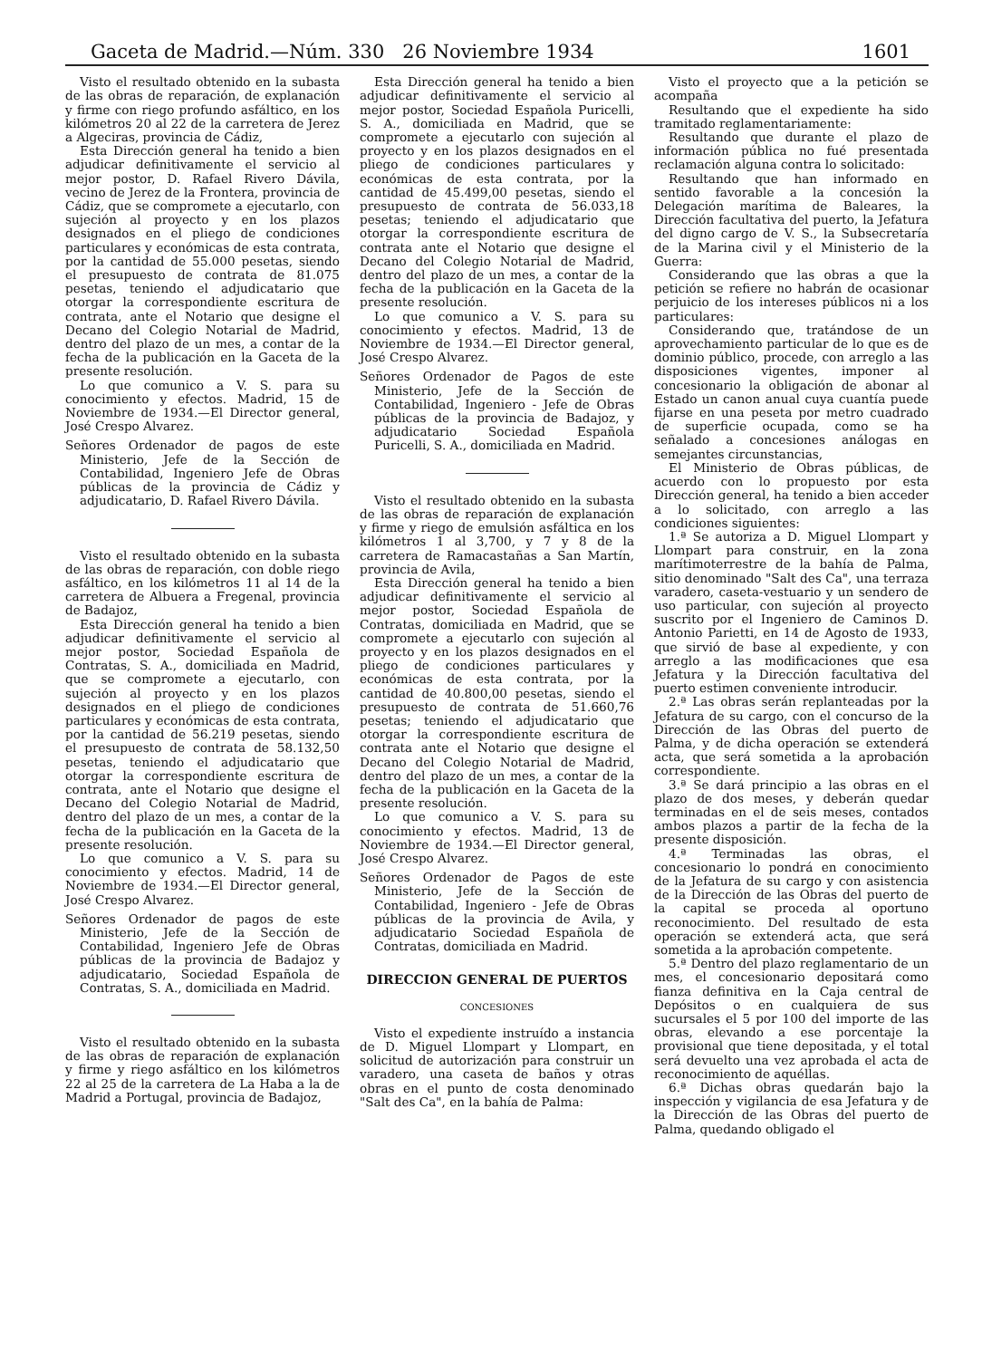Gaceta de Madrid.—Núm. 330 26 Noviembre 1934 1601
Visto el resultado obtenido en la subasta de las obras de reparación, de explanación y firme con riego profundo asfáltico, en los kilómetros 20 al 22 de la carretera de Jerez a Algeciras, provincia de Cádiz,
Esta Dirección general ha tenido a bien adjudicar definitivamente el servicio al mejor postor, D. Rafael Rivero Dávila, vecino de Jerez de la Frontera, provincia de Cádiz, que se compromete a ejecutarlo, con sujeción al proyecto y en los plazos designados en el pliego de condiciones particulares y económicas de esta contrata, por la cantidad de 55.000 pesetas, siendo el presupuesto de contrata de 81.075 pesetas, teniendo el adjudicatario que otorgar la correspondiente escritura de contrata, ante el Notario que designe el Decano del Colegio Notarial de Madrid, dentro del plazo de un mes, a contar de la fecha de la publicación en la Gaceta de la presente resolución.
Lo que comunico a V. S. para su conocimiento y efectos. Madrid, 15 de Noviembre de 1934.—El Director general, José Crespo Alvarez.
Señores Ordenador de pagos de este Ministerio, Jefe de la Sección de Contabilidad, Ingeniero Jefe de Obras públicas de la provincia de Cádiz y adjudicatario, D. Rafael Rivero Dávila.
Visto el resultado obtenido en la subasta de las obras de reparación, con doble riego asfáltico, en los kilómetros 11 al 14 de la carretera de Albuera a Fregenal, provincia de Badajoz,
Esta Dirección general ha tenido a bien adjudicar definitivamente el servicio al mejor postor, Sociedad Española de Contratas, S. A., domiciliada en Madrid, que se compromete a ejecutarlo, con sujeción al proyecto y en los plazos designados en el pliego de condiciones particulares y económicas de esta contrata, por la cantidad de 56.219 pesetas, siendo el presupuesto de contrata de 58.132,50 pesetas, teniendo el adjudicatario que otorgar la correspondiente escritura de contrata, ante el Notario que designe el Decano del Colegio Notarial de Madrid, dentro del plazo de un mes, a contar de la fecha de la publicación en la Gaceta de la presente resolución.
Lo que comunico a V. S. para su conocimiento y efectos. Madrid, 14 de Noviembre de 1934.—El Director general, José Crespo Alvarez.
Señores Ordenador de pagos de este Ministerio, Jefe de la Sección de Contabilidad, Ingeniero Jefe de Obras públicas de la provincia de Badajoz y adjudicatario, Sociedad Española de Contratas, S. A., domiciliada en Madrid.
Visto el resultado obtenido en la subasta de las obras de reparación de explanación y firme y riego asfáltico en los kilómetros 22 al 25 de la carretera de La Haba a la de Madrid a Portugal, provincia de Badajoz,
Esta Dirección general ha tenido a bien adjudicar definitivamente el servicio al mejor postor, Sociedad Española Puricelli, S. A., domiciliada en Madrid, que se compromete a ejecutarlo con sujeción al proyecto y en los plazos designados en el pliego de condiciones particulares y económicas de esta contrata, por la cantidad de 45.499,00 pesetas, siendo el presupuesto de contrata de 56.033,18 pesetas; teniendo el adjudicatario que otorgar la correspondiente escritura de contrata ante el Notario que designe el Decano del Colegio Notarial de Madrid, dentro del plazo de un mes, a contar de la fecha de la publicación en la Gaceta de la presente resolución.
Lo que comunico a V. S. para su conocimiento y efectos. Madrid, 13 de Noviembre de 1934.—El Director general, José Crespo Alvarez.
Señores Ordenador de Pagos de este Ministerio, Jefe de la Sección de Contabilidad, Ingeniero - Jefe de Obras públicas de la provincia de Badajoz, y adjudicatario Sociedad Española Puricelli, S. A., domiciliada en Madrid.
Visto el resultado obtenido en la subasta de las obras de reparación de explanación y firme y riego de emulsión asfáltica en los kilómetros 1 al 3,700, y 7 y 8 de la carretera de Ramacastañas a San Martín, provincia de Avila,
Esta Dirección general ha tenido a bien adjudicar definitivamente el servicio al mejor postor, Sociedad Española de Contratas, domiciliada en Madrid, que se compromete a ejecutarlo con sujeción al proyecto y en los plazos designados en el pliego de condiciones particulares y económicas de esta contrata, por la cantidad de 40.800,00 pesetas, siendo el presupuesto de contrata de 51.660,76 pesetas; teniendo el adjudicatario que otorgar la correspondiente escritura de contrata ante el Notario que designe el Decano del Colegio Notarial de Madrid, dentro del plazo de un mes, a contar de la fecha de la publicación en la Gaceta de la presente resolución.
Lo que comunico a V. S. para su conocimiento y efectos. Madrid, 13 de Noviembre de 1934.—El Director general, José Crespo Alvarez.
Señores Ordenador de Pagos de este Ministerio, Jefe de la Sección de Contabilidad, Ingeniero - Jefe de Obras públicas de la provincia de Avila, y adjudicatario Sociedad Española de Contratas, domiciliada en Madrid.
DIRECCION GENERAL DE PUERTOS
CONCESIONES
Visto el expediente instruído a instancia de D. Miguel Llompart y Llompart, en solicitud de autorización para construir un varadero, una caseta de baños y otras obras en el punto de costa denominado "Salt des Ca", en la bahía de Palma:
Visto el proyecto que a la petición se acompaña
Resultando que el expediente ha sido tramitado reglamentariamente:
Resultando que durante el plazo de información pública no fué presentada reclamación alguna contra lo solicitado:
Resultando que han informado en sentido favorable a la concesión la Delegación marítima de Baleares, la Dirección facultativa del puerto, la Jefatura del digno cargo de V. S., la Subsecretaría de la Marina civil y el Ministerio de la Guerra:
Considerando que las obras a que la petición se refiere no habrán de ocasionar perjuicio de los intereses públicos ni a los particulares:
Considerando que, tratándose de un aprovechamiento particular de lo que es de dominio público, procede, con arreglo a las disposiciones vigentes, imponer al concesionario la obligación de abonar al Estado un canon anual cuya cuantía puede fijarse en una peseta por metro cuadrado de superficie ocupada, como se ha señalado a concesiones análogas en semejantes circunstancias,
El Ministerio de Obras públicas, de acuerdo con lo propuesto por esta Dirección general, ha tenido a bien acceder a lo solicitado, con arreglo a las condiciones siguientes:
1.ª Se autoriza a D. Miguel Llompart y Llompart para construir, en la zona marítimoterrestre de la bahía de Palma, sitio denominado "Salt des Ca", una terraza varadero, caseta-vestuario y un sendero de uso particular, con sujeción al proyecto suscrito por el Ingeniero de Caminos D. Antonio Parietti, en 14 de Agosto de 1933, que sirvió de base al expediente, y con arreglo a las modificaciones que esa Jefatura y la Dirección facultativa del puerto estimen conveniente introducir.
2.ª Las obras serán replanteadas por la Jefatura de su cargo, con el concurso de la Dirección de las Obras del puerto de Palma, y de dicha operación se extenderá acta, que será sometida a la aprobación correspondiente.
3.ª Se dará principio a las obras en el plazo de dos meses, y deberán quedar terminadas en el de seis meses, contados ambos plazos a partir de la fecha de la presente disposición.
4.ª Terminadas las obras, el concesionario lo pondrá en conocimiento de la Jefatura de su cargo y con asistencia de la Dirección de las Obras del puerto de la capital se proceda al oportuno reconocimiento. Del resultado de esta operación se extenderá acta, que será sometida a la aprobación competente.
5.ª Dentro del plazo reglamentario de un mes, el concesionario depositará como fianza definitiva en la Caja central de Depósitos o en cualquiera de sus sucursales el 5 por 100 del importe de las obras, elevando a ese porcentaje la provisional que tiene depositada, y el total será devuelto una vez aprobada el acta de reconocimiento de aquéllas.
6.ª Dichas obras quedarán bajo la inspección y vigilancia de esa Jefatura y de la Dirección de las Obras del puerto de Palma, quedando obligado el